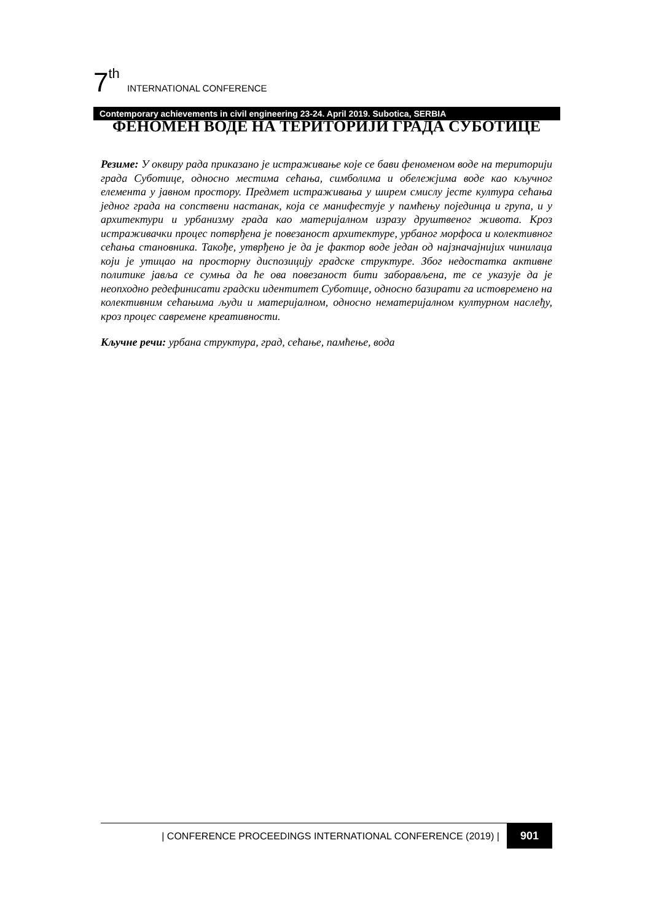7<sup>th</sup> INTERNATIONAL CONFERENCE
Contemporary achievements in civil engineering 23-24. April 2019. Subotica, SERBIA
ФЕНОМЕН ВОДЕ НА ТЕРИТОРИЈИ ГРАДА СУБОТИЦЕ
Резиме: У оквиру рада приказано је истраживање које се бави феноменом воде на територији града Суботице, односно местима сећања, симболима и обележјима воде као кључног елемента у јавном простору. Предмет истраживања у ширем смислу јесте култура сећања једног града на сопствени настанак, која се манифестује у памћењу појединца и група, и у архитектури и урбанизму града као материјалном изразу друштвеног живота. Кроз истраживачки процес потврђена је повезаност архитектуре, урбаног морфоса и колективног сећања становника. Такође, утврђено је да је фактор воде један од најзначајнијих чинилаца који је утицао на просторну диспозицију градске структуре. Због недостатка активне политике јавља се сумња да ће ова повезаност бити заборављена, те се указује да је неопходно редефинисати градски идентитет Суботице, односно базирати га истовремено на колективним сећањима људи и материјалном, односно нематеријалном културном наслеђу, кроз процес савремене креативности.
Кључне речи: урбана структура, град, сећање, памћење, вода
| CONFERENCE PROCEEDINGS INTERNATIONAL CONFERENCE (2019) | 901